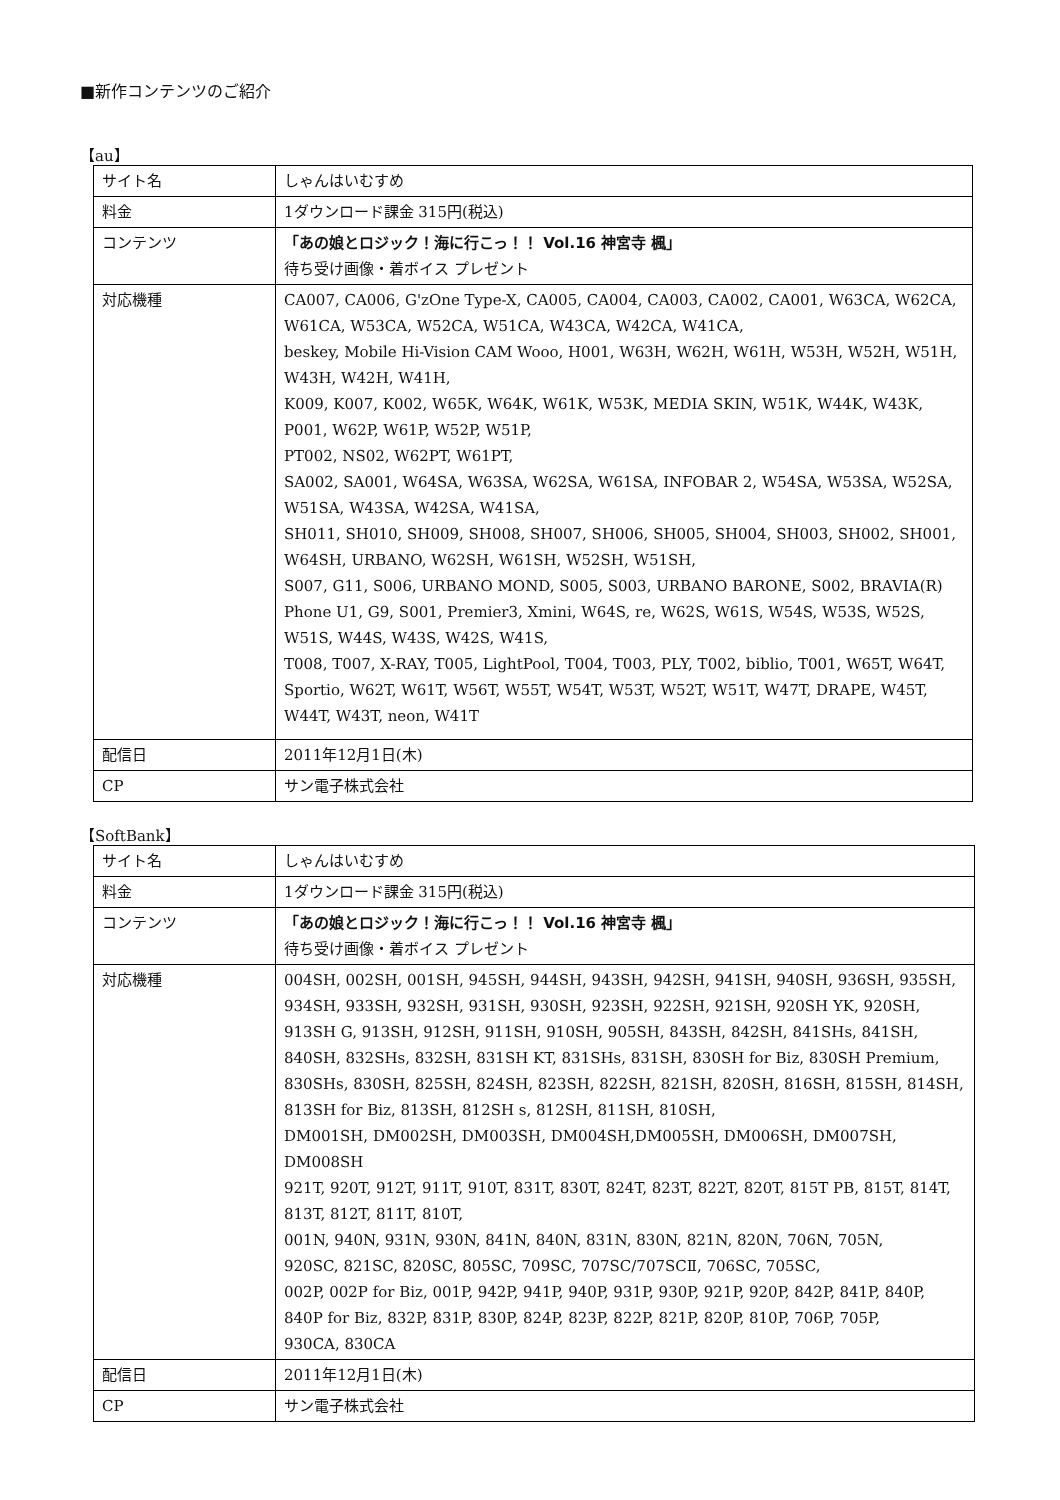■新作コンテンツのご紹介
【au】
| サイト名 | しゃんはいむすめ |
| 料金 | 1ダウンロード課金 315円(税込) |
| コンテンツ | 「あの娘とロジック！海に行こっ！！ Vol.16 神宮寺 楓」 待ち受け画像・着ボイス プレゼント |
| 対応機種 | CA007, CA006, G'zOne Type-X, CA005, CA004, CA003, CA002, CA001, W63CA, W62CA, W61CA, W53CA, W52CA, W51CA, W43CA, W42CA, W41CA, beskey, Mobile Hi-Vision CAM Wooo, H001, W63H, W62H, W61H, W53H, W52H, W51H, W43H, W42H, W41H, K009, K007, K002, W65K, W64K, W61K, W53K, MEDIA SKIN, W51K, W44K, W43K, P001, W62P, W61P, W52P, W51P, PT002, NS02, W62PT, W61PT, SA002, SA001, W64SA, W63SA, W62SA, W61SA, INFOBAR 2, W54SA, W53SA, W52SA, W51SA, W43SA, W42SA, W41SA, SH011, SH010, SH009, SH008, SH007, SH006, SH005, SH004, SH003, SH002, SH001, W64SH, URBANO, W62SH, W61SH, W52SH, W51SH, S007, G11, S006, URBANO MOND, S005, S003, URBANO BARONE, S002, BRAVIA(R) Phone U1, G9, S001, Premier3, Xmini, W64S, re, W62S, W61S, W54S, W53S, W52S, W51S, W44S, W43S, W42S, W41S, T008, T007, X-RAY, T005, LightPool, T004, T003, PLY, T002, biblio, T001, W65T, W64T, Sportio, W62T, W61T, W56T, W55T, W54T, W53T, W52T, W51T, W47T, DRAPE, W45T, W44T, W43T, neon, W41T |
| 配信日 | 2011年12月1日(木) |
| CP | サン電子株式会社 |
【SoftBank】
| サイト名 | しゃんはいむすめ |
| 料金 | 1ダウンロード課金 315円(税込) |
| コンテンツ | 「あの娘とロジック！海に行こっ！！ Vol.16 神宮寺 楓」 待ち受け画像・着ボイス プレゼント |
| 対応機種 | 004SH, 002SH, 001SH, 945SH, 944SH, 943SH, 942SH, 941SH, 940SH, 936SH, 935SH, 934SH, 933SH, 932SH, 931SH, 930SH, 923SH, 922SH, 921SH, 920SH YK, 920SH, 913SH G, 913SH, 912SH, 911SH, 910SH, 905SH, 843SH, 842SH, 841SHs, 841SH, 840SH, 832SHs, 832SH, 831SH KT, 831SHs, 831SH, 830SH for Biz, 830SH Premium, 830SHs, 830SH, 825SH, 824SH, 823SH, 822SH, 821SH, 820SH, 816SH, 815SH, 814SH, 813SH for Biz, 813SH, 812SH s, 812SH, 811SH, 810SH, DM001SH, DM002SH, DM003SH, DM004SH,DM005SH, DM006SH, DM007SH, DM008SH 921T, 920T, 912T, 911T, 910T, 831T, 830T, 824T, 823T, 822T, 820T, 815T PB, 815T, 814T, 813T, 812T, 811T, 810T, 001N, 940N, 931N, 930N, 841N, 840N, 831N, 830N, 821N, 820N, 706N, 705N, 920SC, 821SC, 820SC, 805SC, 709SC, 707SC/707SCⅡ, 706SC, 705SC, 002P, 002P for Biz, 001P, 942P, 941P, 940P, 931P, 930P, 921P, 920P, 842P, 841P, 840P, 840P for Biz, 832P, 831P, 830P, 824P, 823P, 822P, 821P, 820P, 810P, 706P, 705P, 930CA, 830CA |
| 配信日 | 2011年12月1日(木) |
| CP | サン電子株式会社 |